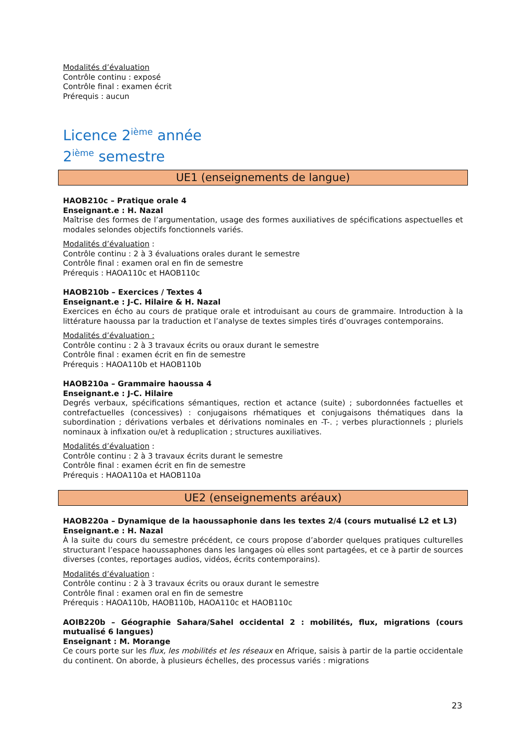Modalités d’évaluation
Contrôle continu : exposé
Contrôle final : examen écrit
Prérequis : aucun
Licence 2<sup>ième</sup> année
2<sup>ième</sup> semestre
UE1 (enseignements de langue)
HAOB210c – Pratique orale 4
Enseignant.e : H. Nazal
Maîtrise des formes de l’argumentation, usage des formes auxiliatives de spécifications aspectuelles et modales selondes objectifs fonctionnels variés.
Modalités d’évaluation :
Contrôle continu : 2 à 3 évaluations orales durant le semestre
Contrôle final : examen oral en fin de semestre
Prérequis : HAOA110c et HAOB110c
HAOB210b – Exercices / Textes 4
Enseignant.e : J-C. Hilaire & H. Nazal
Exercices en écho au cours de pratique orale et introduisant au cours de grammaire. Introduction à la littérature haoussa par la traduction et l’analyse de textes simples tirés d’ouvrages contemporains.
Modalités d’évaluation :
Contrôle continu : 2 à 3 travaux écrits ou oraux durant le semestre
Contrôle final : examen écrit en fin de semestre
Prérequis : HAOA110b et HAOB110b
HAOB210a – Grammaire haoussa 4
Enseignant.e : J-C. Hilaire
Degrés verbaux, spécifications sémantiques, rection et actance (suite) ; subordonnées factuelles et contrefactuelles (concessives) : conjugaisons rhématiques et conjugaisons thématiques dans la subordination ; dérivations verbales et dérivations nominales en -T-. ; verbes pluractionnels ; pluriels nominaux à infixation ou/et à reduplication ; structures auxiliatives.
Modalités d’évaluation :
Contrôle continu : 2 à 3 travaux écrits durant le semestre
Contrôle final : examen écrit en fin de semestre
Prérequis : HAOA110a et HAOB110a
UE2 (enseignements aréaux)
HAOB220a – Dynamique de la haoussaphonie dans les textes 2/4 (cours mutualisé L2 et L3)
Enseignant.e : H. Nazal
À la suite du cours du semestre précédent, ce cours propose d’aborder quelques pratiques culturelles structurant l’espace haoussaphones dans les langages où elles sont partagées, et ce à partir de sources diverses (contes, reportages audios, vidéos, écrits contemporains).
Modalités d’évaluation :
Contrôle continu : 2 à 3 travaux écrits ou oraux durant le semestre
Contrôle final : examen oral en fin de semestre
Prérequis : HAOA110b, HAOB110b, HAOA110c et HAOB110c
AOIB220b – Géographie Sahara/Sahel occidental 2 : mobilités, flux, migrations (cours mutualisé 6 langues)
Enseignant : M. Morange
Ce cours porte sur les flux, les mobilités et les réseaux en Afrique, saisis à partir de la partie occidentale du continent. On aborde, à plusieurs échelles, des processus variés : migrations
23